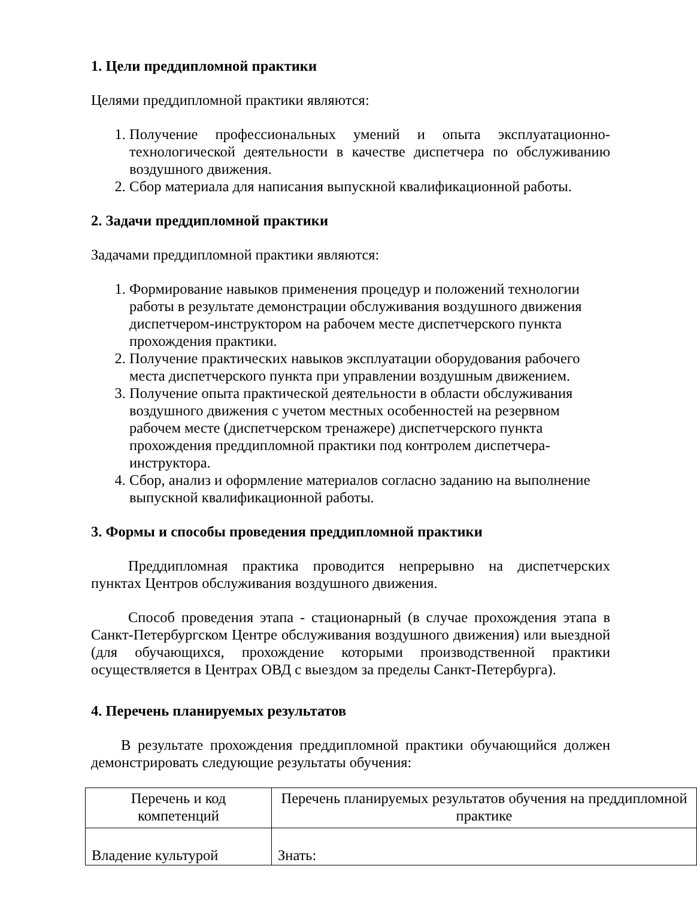1. Цели преддипломной практики
Целями преддипломной практики являются:
1. Получение профессиональных умений и опыта эксплуатационно-технологической деятельности в качестве диспетчера по обслуживанию воздушного движения.
2. Сбор материала для написания выпускной квалификационной работы.
2. Задачи преддипломной практики
Задачами преддипломной практики являются:
1. Формирование навыков применения процедур и положений технологии работы в результате демонстрации обслуживания воздушного движения диспетчером-инструктором на рабочем месте диспетчерского пункта прохождения практики.
2. Получение практических навыков эксплуатации оборудования рабочего места диспетчерского пункта при управлении воздушным движением.
3. Получение опыта практической деятельности в области обслуживания воздушного движения с учетом местных особенностей на резервном рабочем месте (диспетчерском тренажере) диспетчерского пункта прохождения преддипломной практики под контролем диспетчера-инструктора.
4. Сбор, анализ и оформление материалов согласно заданию на выполнение выпускной квалификационной работы.
3. Формы и способы проведения преддипломной практики
Преддипломная практика проводится непрерывно на диспетчерских пунктах Центров обслуживания воздушного движения.
Способ проведения этапа - стационарный (в случае прохождения этапа в Санкт-Петербургском Центре обслуживания воздушного движения) или выездной (для обучающихся, прохождение которыми производственной практики осуществляется в Центрах ОВД с выездом за пределы Санкт-Петербурга).
4. Перечень планируемых результатов
В результате прохождения преддипломной практики обучающийся должен демонстрировать следующие результаты обучения:
| Перечень и код компетенций | Перечень планируемых результатов обучения на преддипломной практике |
| Владение культурой | Знать: |